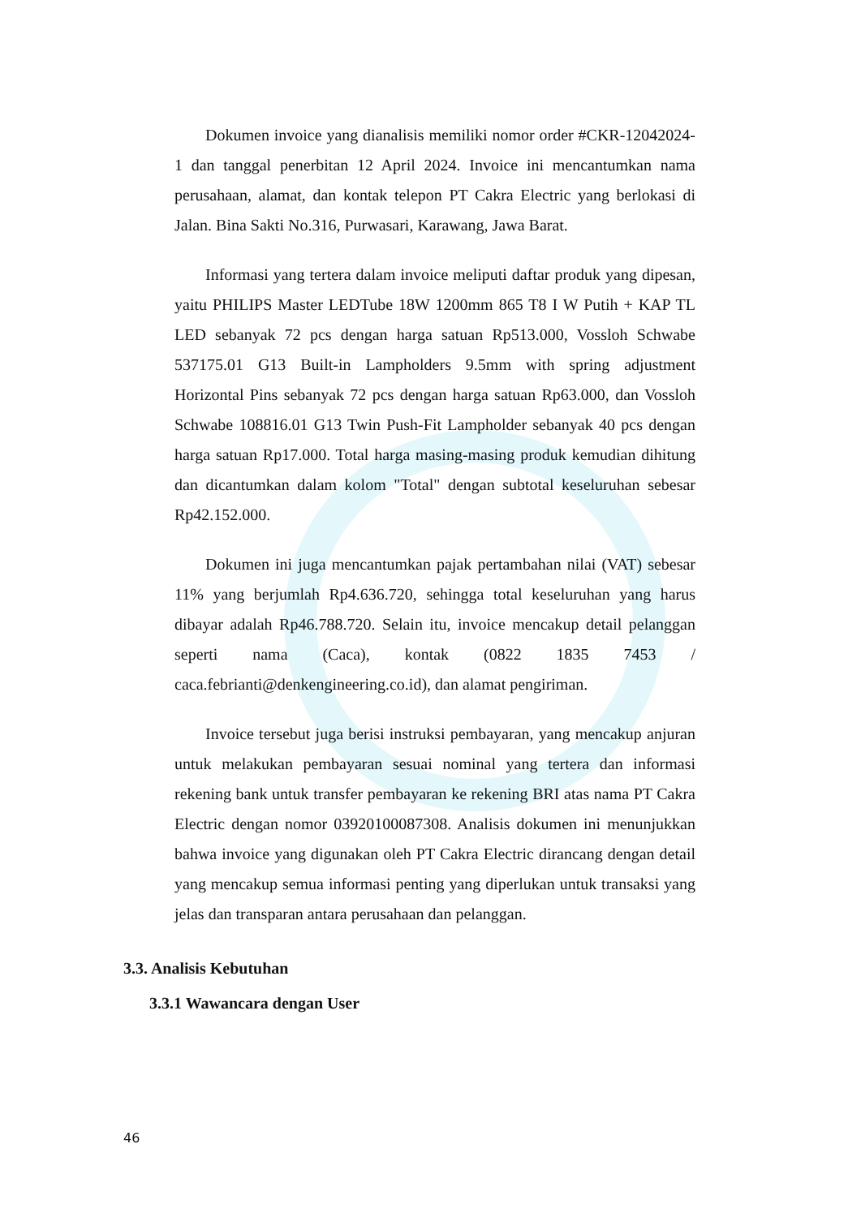Dokumen invoice yang dianalisis memiliki nomor order #CKR-12042024-1 dan tanggal penerbitan 12 April 2024. Invoice ini mencantumkan nama perusahaan, alamat, dan kontak telepon PT Cakra Electric yang berlokasi di Jalan. Bina Sakti No.316, Purwasari, Karawang, Jawa Barat.
Informasi yang tertera dalam invoice meliputi daftar produk yang dipesan, yaitu PHILIPS Master LEDTube 18W 1200mm 865 T8 I W Putih + KAP TL LED sebanyak 72 pcs dengan harga satuan Rp513.000, Vossloh Schwabe 537175.01 G13 Built-in Lampholders 9.5mm with spring adjustment Horizontal Pins sebanyak 72 pcs dengan harga satuan Rp63.000, dan Vossloh Schwabe 108816.01 G13 Twin Push-Fit Lampholder sebanyak 40 pcs dengan harga satuan Rp17.000. Total harga masing-masing produk kemudian dihitung dan dicantumkan dalam kolom "Total" dengan subtotal keseluruhan sebesar Rp42.152.000.
Dokumen ini juga mencantumkan pajak pertambahan nilai (VAT) sebesar 11% yang berjumlah Rp4.636.720, sehingga total keseluruhan yang harus dibayar adalah Rp46.788.720. Selain itu, invoice mencakup detail pelanggan seperti nama (Caca), kontak (0822 1835 7453 / caca.febrianti@denkengineering.co.id), dan alamat pengiriman.
Invoice tersebut juga berisi instruksi pembayaran, yang mencakup anjuran untuk melakukan pembayaran sesuai nominal yang tertera dan informasi rekening bank untuk transfer pembayaran ke rekening BRI atas nama PT Cakra Electric dengan nomor 03920100087308. Analisis dokumen ini menunjukkan bahwa invoice yang digunakan oleh PT Cakra Electric dirancang dengan detail yang mencakup semua informasi penting yang diperlukan untuk transaksi yang jelas dan transparan antara perusahaan dan pelanggan.
3.3. Analisis Kebutuhan
3.3.1 Wawancara dengan User
46